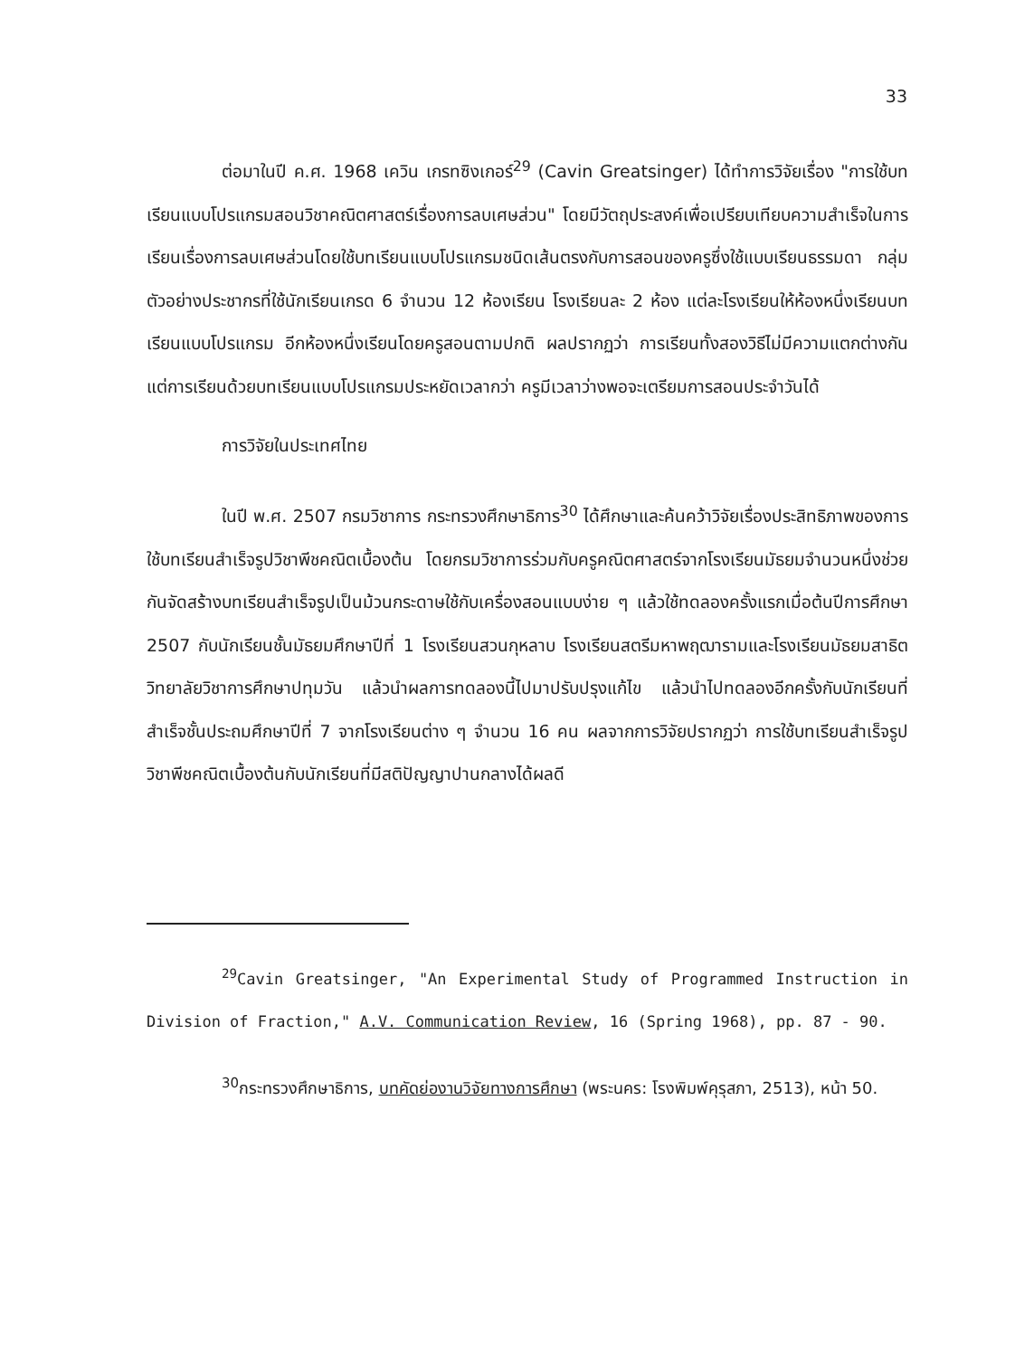33
ต่อมาในปี ค.ศ. 1968 เควิน เกรทซิงเกอร์<sup>29</sup> (Cavin Greatsinger) ได้ทำการวิจัยเรื่อง "การใช้บทเรียนแบบโปรแกรมสอนวิชาคณิตศาสตร์เรื่องการลบเศษส่วน" โดยมีวัตถุประสงค์เพื่อเปรียบเทียบความสำเร็จในการเรียนเรื่องการลบเศษส่วนโดยใช้บทเรียนแบบโปรแกรมชนิดเส้นตรงกับการสอนของครูซึ่งใช้แบบเรียนธรรมดา กลุ่มตัวอย่างประชากรที่ใช้นักเรียนเกรด 6 จำนวน 12 ห้องเรียน โรงเรียนละ 2 ห้อง แต่ละโรงเรียนให้ห้องหนึ่งเรียนบทเรียนแบบโปรแกรม อีกห้องหนึ่งเรียนโดยครูสอนตามปกติ ผลปรากฏว่า การเรียนทั้งสองวิธีไม่มีความแตกต่างกัน แต่การเรียนด้วยบทเรียนแบบโปรแกรมประหยัดเวลากว่า ครูมีเวลาว่างพอจะเตรียมการสอนประจำวันได้
การวิจัยในประเทศไทย
ในปี พ.ศ. 2507 กรมวิชาการ กระทรวงศึกษาธิการ<sup>30</sup> ได้ศึกษาและค้นคว้าวิจัยเรื่องประสิทธิภาพของการใช้บทเรียนสำเร็จรูปวิชาพีชคณิตเบื้องต้น โดยกรมวิชาการร่วมกับครูคณิตศาสตร์จากโรงเรียนมัธยมจำนวนหนึ่งช่วยกันจัดสร้างบทเรียนสำเร็จรูปเป็นม้วนกระดาษใช้กับเครื่องสอนแบบง่าย ๆ แล้วใช้ทดลองครั้งแรกเมื่อต้นปีการศึกษา 2507 กับนักเรียนชั้นมัธยมศึกษาปีที่ 1 โรงเรียนสวนกุหลาบ โรงเรียนสตรีมหาพฤฒารามและโรงเรียนมัธยมสาธิตวิทยาลัยวิชาการศึกษาปทุมวัน แล้วนำผลการทดลองนี้ไปมาปรับปรุงแก้ไข แล้วนำไปทดลองอีกครั้งกับนักเรียนที่สำเร็จชั้นประถมศึกษาปีที่ 7 จากโรงเรียนต่าง ๆ จำนวน 16 คน ผลจากการวิจัยปรากฏว่า การใช้บทเรียนสำเร็จรูปวิชาพีชคณิตเบื้องต้นกับนักเรียนที่มีสติปัญญาปานกลางได้ผลดี
<sup>29</sup> Cavin Greatsinger, "An Experimental Study of Programmed Instruction in Division of Fraction," A.V. Communication Review, 16 (Spring 1968), pp. 87 - 90.
<sup>30</sup> กระทรวงศึกษาธิการ, บทคัดย่องานวิจัยทางการศึกษา (พระนคร: โรงพิมพ์คุรุสภา, 2513), หน้า 50.